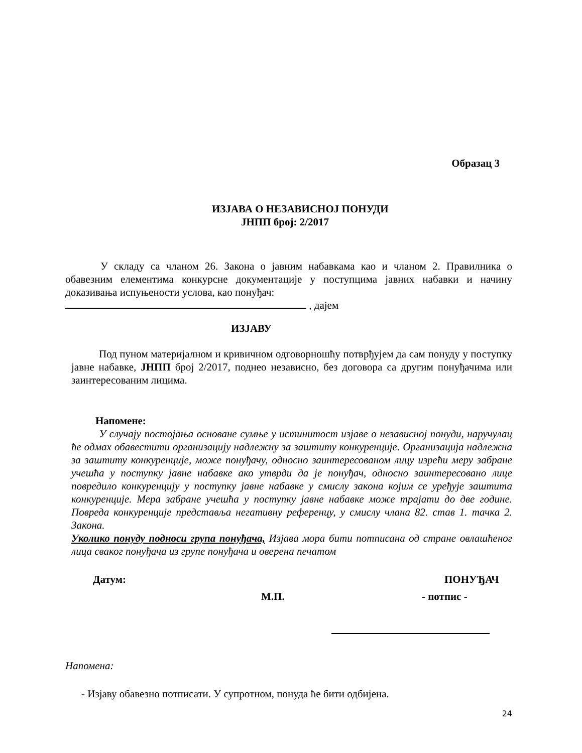Образац 3
ИЗЈАВА О НЕЗАВИСНОЈ ПОНУДИ
ЈНПП број: 2/2017
У складу са чланом 26. Закона о јавним набавкама као и чланом 2. Правилника о обавезним елементима конкурсне документације у поступцима јавних набавки и начину доказивања испуњености услова, као понуђач:
, дајем
ИЗЈАВУ
Под пуном материјалном и кривичном одговорношћу потврђујем да сам понуду у поступку јавне набавке, ЈНПП број 2/2017, поднео независно, без договора са другим понуђачима или заинтересованим лицима.
Напомене:
У случају постојања основане сумње у истинитост изјаве о независној понуди, наручулац ће одмах обавестити организацију надлежну за заштиту конкуренције. Организација надлежна за заштиту конкуренције, може понуђачу, односно заинтересованом лицу изрећи меру забране учешћа у поступку јавне набавке ако утврди да је понуђач, односно заинтересовано лице повредило конкуренцију у поступку јавне набавке у смислу закона којим се уређује заштита конкуренције. Мера забране учешћа у поступку јавне набавке може трајати до две године. Повреда конкуренције представља негативну референцу, у смислу члана 82. став 1. тачка 2. Закона.
Уколико понуду подноси група понуђача, Изјава мора бити потписана од стране овлашћеног лица сваког понуђача из групе понуђача и оверена печатом
Датум: ПОНУЂАЧ
М.П. - потпис -
Напомена:
- Изјаву обавезно потписати. У супротном, понуда ће бити одбијена.
24